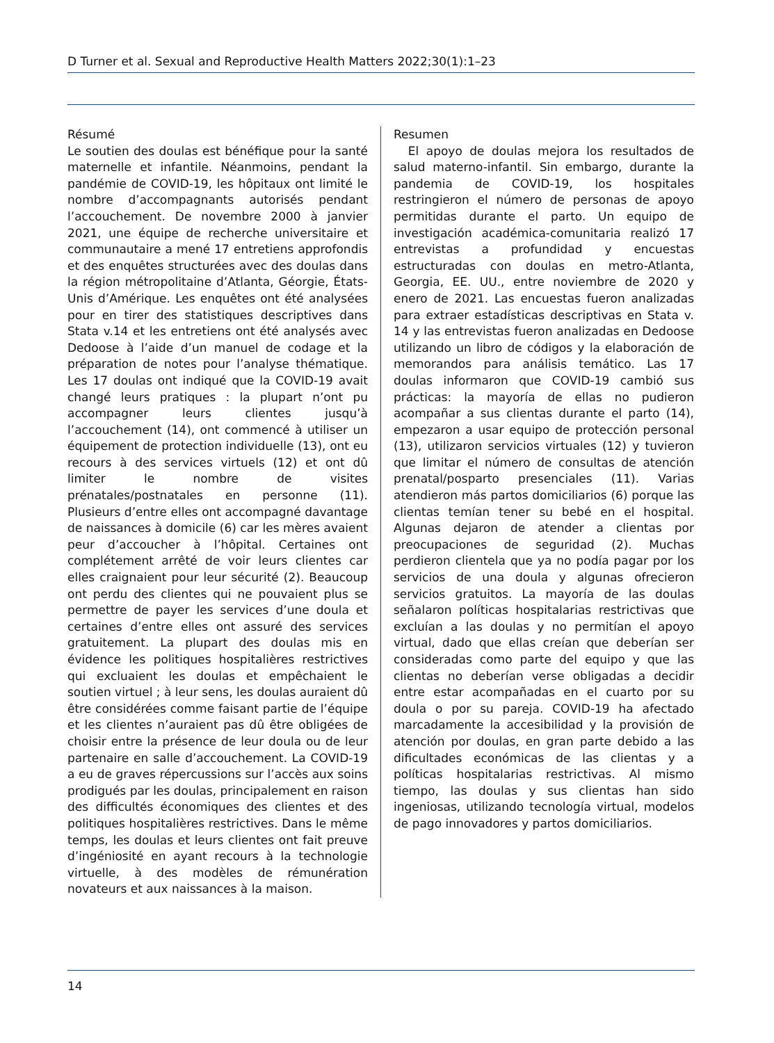D Turner et al. Sexual and Reproductive Health Matters 2022;30(1):1–23
Résumé
Le soutien des doulas est bénéfique pour la santé maternelle et infantile. Néanmoins, pendant la pandémie de COVID-19, les hôpitaux ont limité le nombre d’accompagnants autorisés pendant l’accouchement. De novembre 2000 à janvier 2021, une équipe de recherche universitaire et communautaire a mené 17 entretiens approfondis et des enquêtes structurées avec des doulas dans la région métropolitaine d’Atlanta, Géorgie, États-Unis d’Amérique. Les enquêtes ont été analysées pour en tirer des statistiques descriptives dans Stata v.14 et les entretiens ont été analysés avec Dedoose à l’aide d’un manuel de codage et la préparation de notes pour l’analyse thématique. Les 17 doulas ont indiqué que la COVID-19 avait changé leurs pratiques : la plupart n’ont pu accompagner leurs clientes jusqu’à l’accouchement (14), ont commencé à utiliser un équipement de protection individuelle (13), ont eu recours à des services virtuels (12) et ont dû limiter le nombre de visites prénatales/postnatales en personne (11). Plusieurs d’entre elles ont accompagné davantage de naissances à domicile (6) car les mères avaient peur d’accoucher à l’hôpital. Certaines ont complétement arrêté de voir leurs clientes car elles craignaient pour leur sécurité (2). Beaucoup ont perdu des clientes qui ne pouvaient plus se permettre de payer les services d’une doula et certaines d’entre elles ont assuré des services gratuitement. La plupart des doulas mis en évidence les politiques hospitalières restrictives qui excluaient les doulas et empêchaient le soutien virtuel ; à leur sens, les doulas auraient dû être considérées comme faisant partie de l’équipe et les clientes n’auraient pas dû être obligées de choisir entre la présence de leur doula ou de leur partenaire en salle d’accouchement. La COVID-19 a eu de graves répercussions sur l’accès aux soins prodigués par les doulas, principalement en raison des difficultés économiques des clientes et des politiques hospitalières restrictives. Dans le même temps, les doulas et leurs clientes ont fait preuve d’ingéniosité en ayant recours à la technologie virtuelle, à des modèles de rémunération novateurs et aux naissances à la maison.
Resumen
El apoyo de doulas mejora los resultados de salud materno-infantil. Sin embargo, durante la pandemia de COVID-19, los hospitales restringieron el número de personas de apoyo permitidas durante el parto. Un equipo de investigación académica-comunitaria realizó 17 entrevistas a profundidad y encuestas estructuradas con doulas en metro-Atlanta, Georgia, EE. UU., entre noviembre de 2020 y enero de 2021. Las encuestas fueron analizadas para extraer estadísticas descriptivas en Stata v. 14 y las entrevistas fueron analizadas en Dedoose utilizando un libro de códigos y la elaboración de memorandos para análisis temático. Las 17 doulas informaron que COVID-19 cambió sus prácticas: la mayoría de ellas no pudieron acompañar a sus clientas durante el parto (14), empezaron a usar equipo de protección personal (13), utilizaron servicios virtuales (12) y tuvieron que limitar el número de consultas de atención prenatal/posparto presenciales (11). Varias atendieron más partos domiciliarios (6) porque las clientas temían tener su bebé en el hospital. Algunas dejaron de atender a clientas por preocupaciones de seguridad (2). Muchas perdieron clientela que ya no podía pagar por los servicios de una doula y algunas ofrecieron servicios gratuitos. La mayoría de las doulas señalaron políticas hospitalarias restrictivas que excluían a las doulas y no permitían el apoyo virtual, dado que ellas creían que deberían ser consideradas como parte del equipo y que las clientas no deberían verse obligadas a decidir entre estar acompañadas en el cuarto por su doula o por su pareja. COVID-19 ha afectado marcadamente la accesibilidad y la provisión de atención por doulas, en gran parte debido a las dificultades económicas de las clientas y a políticas hospitalarias restrictivas. Al mismo tiempo, las doulas y sus clientas han sido ingeniosas, utilizando tecnología virtual, modelos de pago innovadores y partos domiciliarios.
14